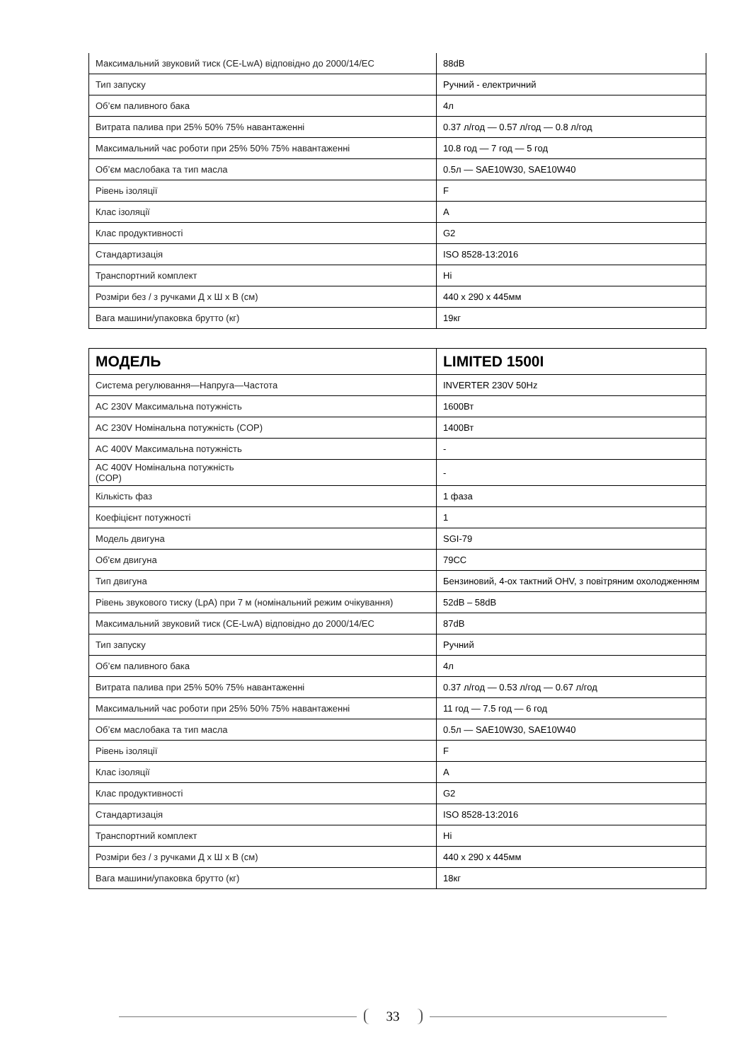| Максимальний звуковий тиск (CE-LwA) відповідно до 2000/14/ЕС | 88dB |
| Тип запуску | Ручний - електричний |
| Об’єм паливного бака | 4л |
| Витрата палива при 25% 50% 75% навантаженні | 0.37 л/год — 0.57 л/год — 0.8 л/год |
| Максимальний час роботи при 25% 50% 75% навантаженні | 10.8 год — 7 год — 5 год |
| Об’єм маслобака та тип масла | 0.5л — SAE10W30, SAE10W40 |
| Рівень ізоляції | F |
| Клас ізоляції | A |
| Клас продуктивності | G2 |
| Стандартизація | ISO 8528-13:2016 |
| Транспортний комплект | Ні |
| Розміри без / з ручками Д x Ш x В (см) | 440 x 290 x 445мм |
| Вага машини/упаковка брутто (кг) | 19кг |
| МОДЕЛЬ | LIMITED 1500I |
| Система регулювання—Напруга—Частота | INVERTER 230V 50Hz |
| AC 230V Максимальна потужність | 1600Вт |
| AC 230V Номінальна потужність (COP) | 1400Вт |
| AC 400V Максимальна потужність | - |
| AC 400V Номінальна потужність (COP) | - |
| Кількість фаз | 1 фаза |
| Коефіцієнт потужності | 1 |
| Модель двигуна | SGI-79 |
| Об'єм двигуна | 79CC |
| Тип двигуна | Бензиновий, 4-ох тактний OHV, з повітряним охолодженням |
| Рівень звукового тиску (LpA) при 7 м (номінальний режим очікування) | 52dB – 58dB |
| Максимальний звуковий тиск (CE-LwA) відповідно до 2000/14/ЕС | 87dB |
| Тип запуску | Ручний |
| Об’єм паливного бака | 4л |
| Витрата палива при 25% 50% 75% навантаженні | 0.37 л/год — 0.53 л/год — 0.67 л/год |
| Максимальний час роботи при 25% 50% 75% навантаженні | 11 год — 7.5 год — 6 год |
| Об’єм маслобака та тип масла | 0.5л — SAE10W30, SAE10W40 |
| Рівень ізоляції | F |
| Клас ізоляції | A |
| Клас продуктивності | G2 |
| Стандартизація | ISO 8528-13:2016 |
| Транспортний комплект | Ні |
| Розміри без / з ручками Д x Ш x В (см) | 440 x 290 x 445мм |
| Вага машини/упаковка брутто (кг) | 18кг |
33